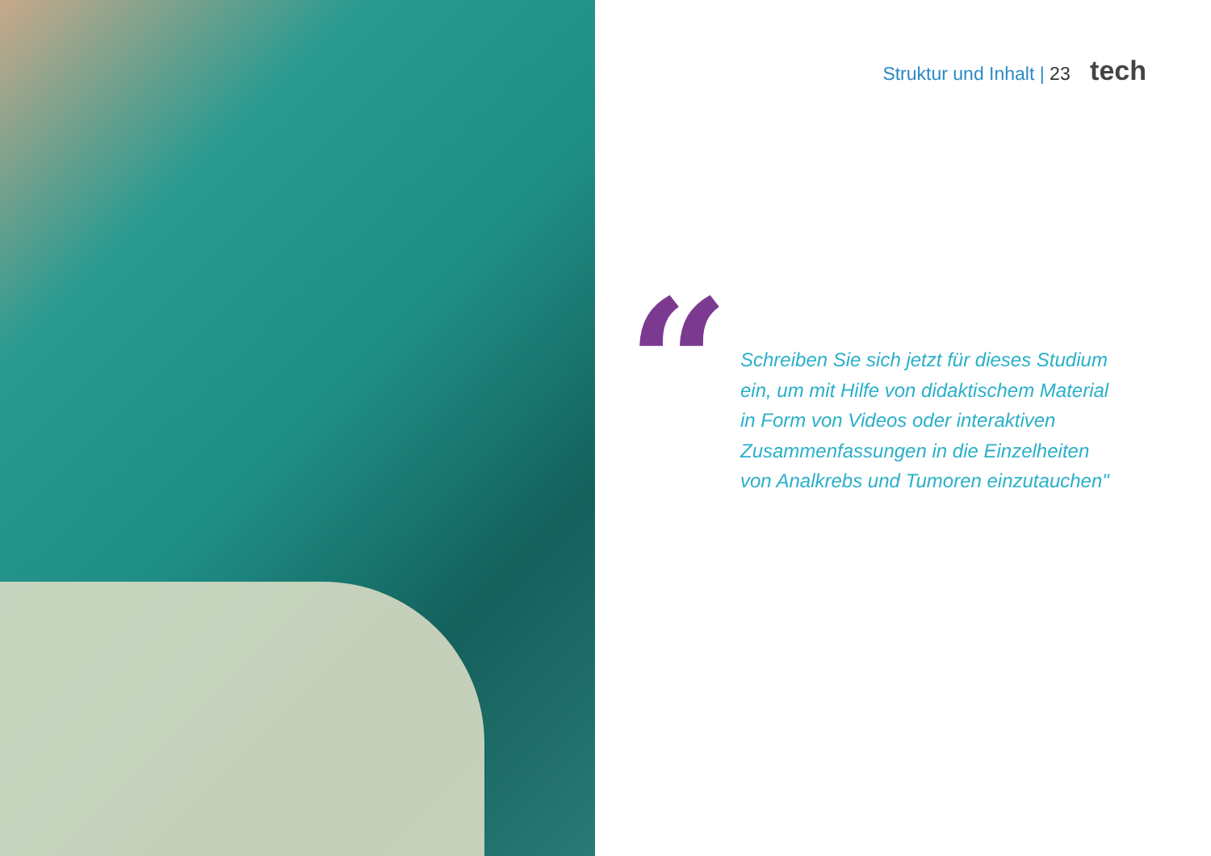Struktur und Inhalt | 23 tech
“
Schreiben Sie sich jetzt für dieses Studium ein, um mit Hilfe von didaktischem Material in Form von Videos oder interaktiven Zusammenfassungen in die Einzelheiten von Analkrebs und Tumoren einzutauchen"